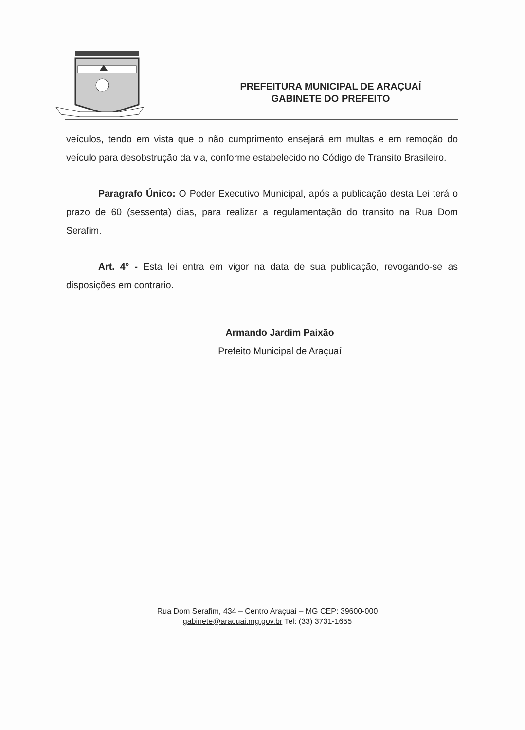PREFEITURA MUNICIPAL DE ARAÇUAÍ
GABINETE DO PREFEITO
veículos, tendo em vista que o não cumprimento ensejará em multas e em remoção do veículo para desobstrução da via, conforme estabelecido no Código de Transito Brasileiro.
Paragrafo Único: O Poder Executivo Municipal, após a publicação desta Lei terá o prazo de 60 (sessenta) dias, para realizar a regulamentação do transito na Rua Dom Serafim.
Art. 4° - Esta lei entra em vigor na data de sua publicação, revogando-se as disposições em contrario.
Armando Jardim Paixão
Prefeito Municipal de Araçuaí
Rua Dom Serafim, 434 – Centro Araçuaí – MG CEP: 39600-000
gabinete@aracuai.mg.gov.br Tel: (33) 3731-1655